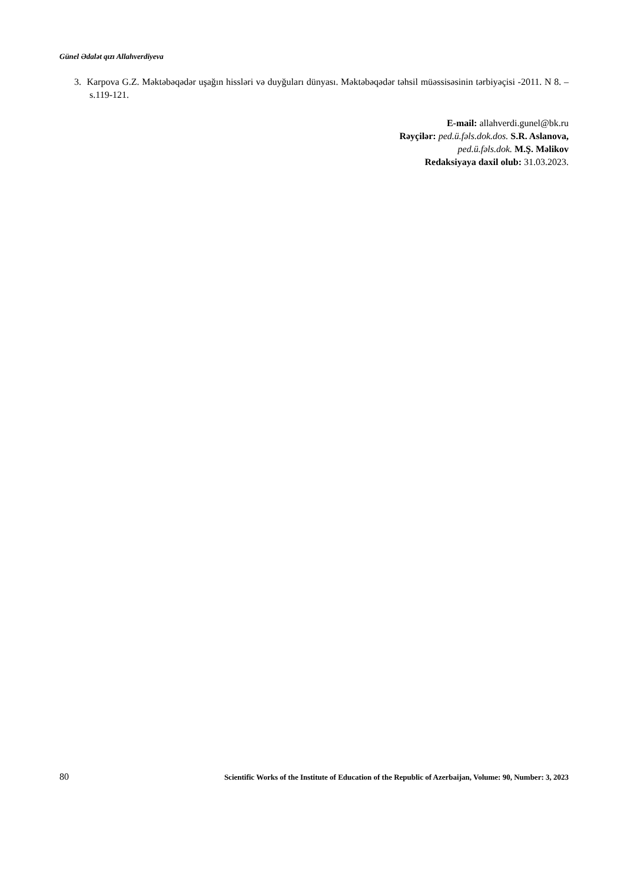Günel Ədalət qızı Allahverdiyeva
3. Karpova G.Z. Məktəbəqədər uşağın hissləri və duyğuları dünyası. Məktəbəqədər təhsil müəssisəsinin tərbiyəçisi -2011. N 8. – s.119-121.
E-mail: allahverdi.gunel@bk.ru
Rəyçilər: ped.ü.fəls.dok.dos. S.R. Aslanova,
ped.ü.fəls.dok. M.Ş. Məlikov
Redaksiyaya daxil olub: 31.03.2023.
80 Scientific Works of the Institute of Education of the Republic of Azerbaijan, Volume: 90, Number: 3, 2023